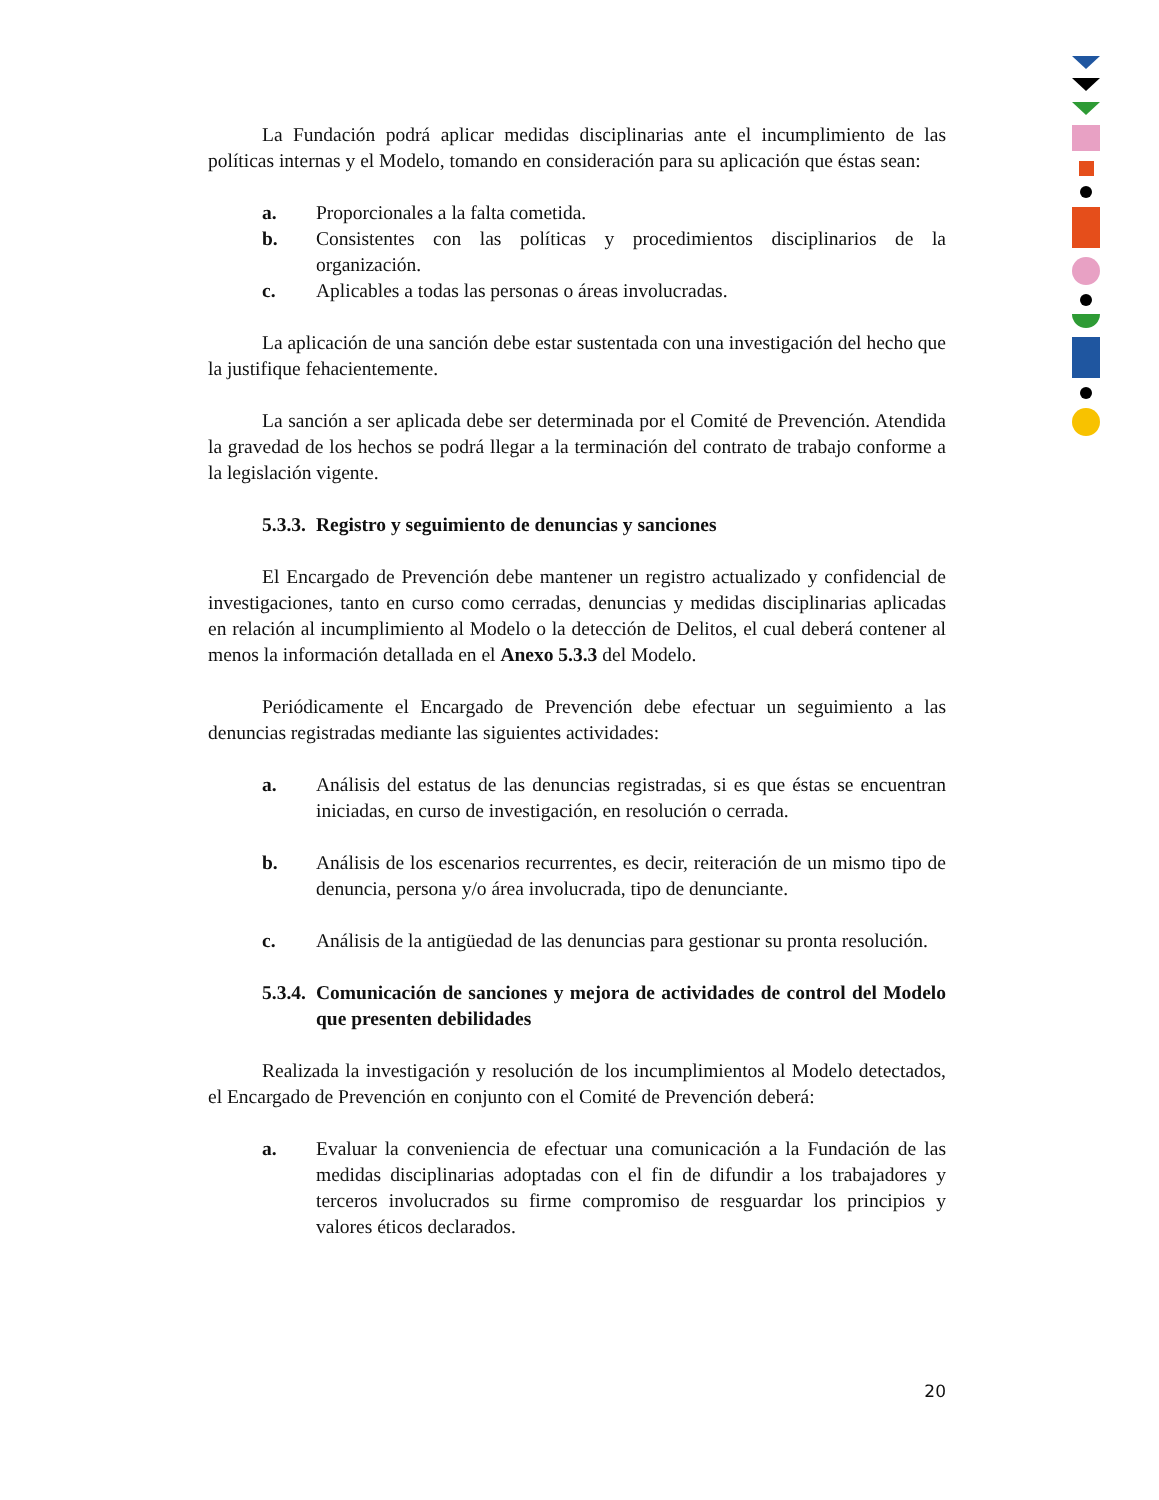La Fundación podrá aplicar medidas disciplinarias ante el incumplimiento de las políticas internas y el Modelo, tomando en consideración para su aplicación que éstas sean:
a. Proporcionales a la falta cometida.
b. Consistentes con las políticas y procedimientos disciplinarios de la organización.
c. Aplicables a todas las personas o áreas involucradas.
La aplicación de una sanción debe estar sustentada con una investigación del hecho que la justifique fehacientemente.
La sanción a ser aplicada debe ser determinada por el Comité de Prevención. Atendida la gravedad de los hechos se podrá llegar a la terminación del contrato de trabajo conforme a la legislación vigente.
5.3.3. Registro y seguimiento de denuncias y sanciones
El Encargado de Prevención debe mantener un registro actualizado y confidencial de investigaciones, tanto en curso como cerradas, denuncias y medidas disciplinarias aplicadas en relación al incumplimiento al Modelo o la detección de Delitos, el cual deberá contener al menos la información detallada en el Anexo 5.3.3 del Modelo.
Periódicamente el Encargado de Prevención debe efectuar un seguimiento a las denuncias registradas mediante las siguientes actividades:
a. Análisis del estatus de las denuncias registradas, si es que éstas se encuentran iniciadas, en curso de investigación, en resolución o cerrada.
b. Análisis de los escenarios recurrentes, es decir, reiteración de un mismo tipo de denuncia, persona y/o área involucrada, tipo de denunciante.
c. Análisis de la antigüedad de las denuncias para gestionar su pronta resolución.
5.3.4. Comunicación de sanciones y mejora de actividades de control del Modelo que presenten debilidades
Realizada la investigación y resolución de los incumplimientos al Modelo detectados, el Encargado de Prevención en conjunto con el Comité de Prevención deberá:
a. Evaluar la conveniencia de efectuar una comunicación a la Fundación de las medidas disciplinarias adoptadas con el fin de difundir a los trabajadores y terceros involucrados su firme compromiso de resguardar los principios y valores éticos declarados.
20